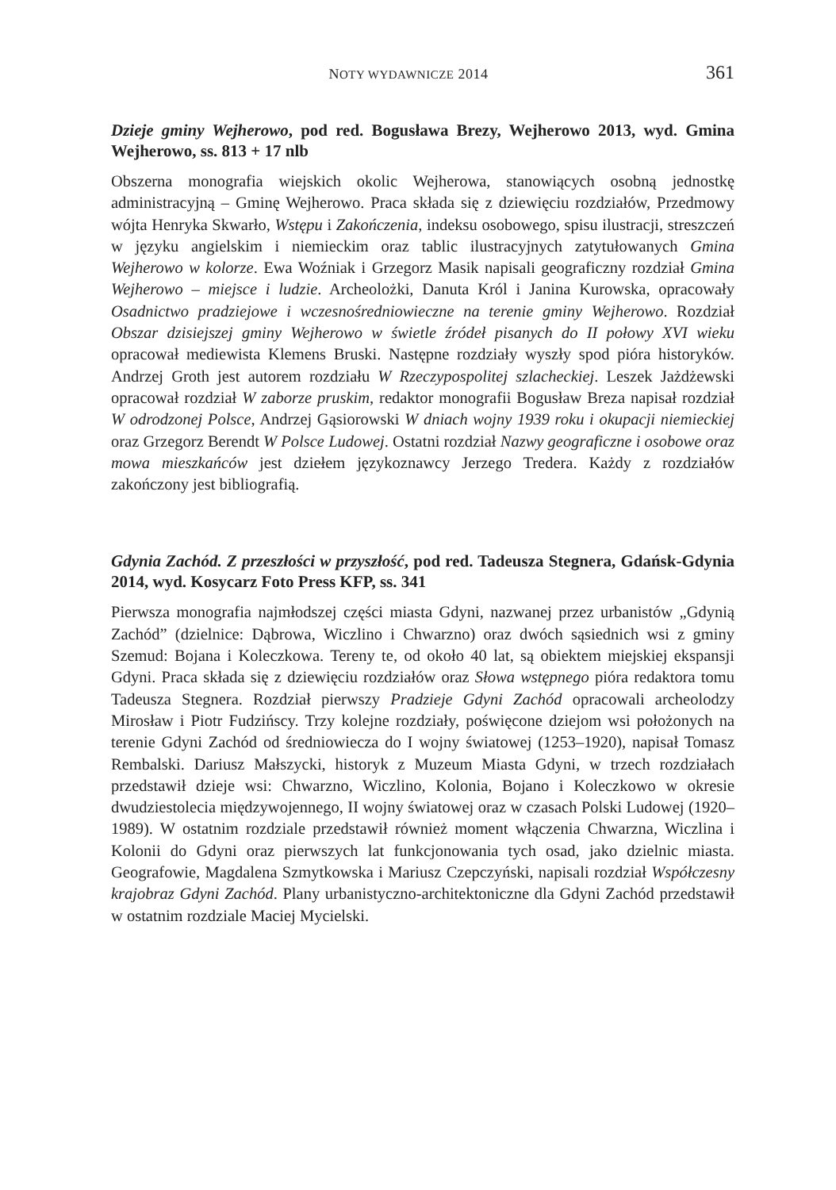NOTY WYDAWNICZE 2014 361
Dzieje gminy Wejherowo, pod red. Bogusława Brezy, Wejherowo 2013, wyd. Gmina Wejherowo, ss. 813 + 17 nlb
Obszerna monografia wiejskich okolic Wejherowa, stanowiących osobną jednostkę administracyjną – Gminę Wejherowo. Praca składa się z dziewięciu rozdziałów, Przedmowy wójta Henryka Skwarło, Wstępu i Zakończenia, indeksu osobowego, spisu ilustracji, streszczeń w języku angielskim i niemieckim oraz tablic ilustracyjnych zatytułowanych Gmina Wejherowo w kolorze. Ewa Woźniak i Grzegorz Masik napisali geograficzny rozdział Gmina Wejherowo – miejsce i ludzie. Archeolożki, Danuta Król i Janina Kurowska, opracowały Osadnictwo pradziejowe i wczesnośredniowieczne na terenie gminy Wejherowo. Rozdział Obszar dzisiejszej gminy Wejherowo w świetle źródeł pisanych do II połowy XVI wieku opracował mediewista Klemens Bruski. Następne rozdziały wyszły spod pióra historyków. Andrzej Groth jest autorem rozdziału W Rzeczypospolitej szlacheckiej. Leszek Jażdżewski opracował rozdział W zaborze pruskim, redaktor monografii Bogusław Breza napisał rozdział W odrodzonej Polsce, Andrzej Gąsiorowski W dniach wojny 1939 roku i okupacji niemieckiej oraz Grzegorz Berendt W Polsce Ludowej. Ostatni rozdział Nazwy geograficzne i osobowe oraz mowa mieszkańców jest dziełem językoznawcy Jerzego Tredera. Każdy z rozdziałów zakończony jest bibliografią.
Gdynia Zachód. Z przeszłości w przyszłość, pod red. Tadeusza Stegnera, Gdańsk-Gdynia 2014, wyd. Kosycarz Foto Press KFP, ss. 341
Pierwsza monografia najmłodszej części miasta Gdyni, nazwanej przez urbanistów „Gdynią Zachód” (dzielnice: Dąbrowa, Wiczlino i Chwarzno) oraz dwóch sąsiednich wsi z gminy Szemud: Bojana i Koleczkowa. Tereny te, od około 40 lat, są obiektem miejskiej ekspansji Gdyni. Praca składa się z dziewięciu rozdziałów oraz Słowa wstępnego pióra redaktora tomu Tadeusza Stegnera. Rozdział pierwszy Pradzieje Gdyni Zachód opracowali archeolodzy Mirosław i Piotr Fudzińscy. Trzy kolejne rozdziały, poświęcone dziejom wsi położonych na terenie Gdyni Zachód od średniowiecza do I wojny światowej (1253–1920), napisał Tomasz Rembalski. Dariusz Małszycki, historyk z Muzeum Miasta Gdyni, w trzech rozdziałach przedstawił dzieje wsi: Chwarzno, Wiczlino, Kolonia, Bojano i Koleczkowo w okresie dwudziestolecia międzywojennego, II wojny światowej oraz w czasach Polski Ludowej (1920–1989). W ostatnim rozdziale przedstawił również moment włączenia Chwarzna, Wiczlina i Kolonii do Gdyni oraz pierwszych lat funkcjonowania tych osad, jako dzielnic miasta. Geografowie, Magdalena Szmytkowska i Mariusz Czepczyński, napisali rozdział Współczesny krajobraz Gdyni Zachód. Plany urbanistyczno-architektoniczne dla Gdyni Zachód przedstawił w ostatnim rozdziale Maciej Mycielski.